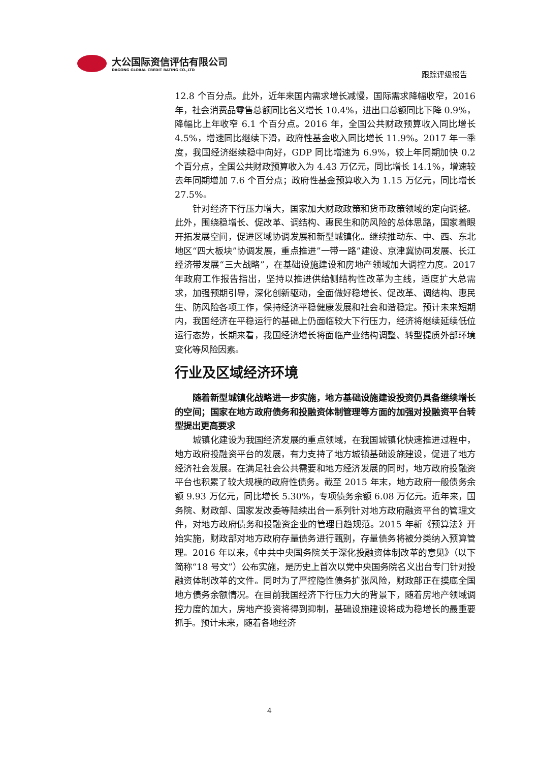大公国际资信评估有限公司
DAGONG GLOBAL CREDIT RATING CO.,LTD
跟踪评级报告
12.8 个百分点。此外，近年来国内需求增长减慢，国际需求降幅收窄，2016 年，社会消费品零售总额同比名义增长 10.4%，进出口总额同比下降 0.9%，降幅比上年收窄 6.1 个百分点。2016 年，全国公共财政预算收入同比增长 4.5%，增速同比继续下滑，政府性基金收入同比增长 11.9%。2017 年一季度，我国经济继续稳中向好，GDP 同比增速为 6.9%，较上年同期加快 0.2 个百分点，全国公共财政预算收入为 4.43 万亿元，同比增长 14.1%，增速较去年同期增加 7.6 个百分点；政府性基金预算收入为 1.15 万亿元，同比增长 27.5%。
针对经济下行压力增大，国家加大财政政策和货币政策领域的定向调整。此外，围绕稳增长、促改革、调结构、惠民生和防风险的总体思路，国家着眼开拓发展空间，促进区域协调发展和新型城镇化。继续推动东、中、西、东北地区“四大板块”协调发展，重点推进”一带一路”建设、京津冀协同发展、长江经济带发展“三大战略”，在基础设施建设和房地产领域加大调控力度。2017 年政府工作报告指出，坚持以推进供给侧结构性改革为主线，适度扩大总需求，加强预期引导，深化创新驱动，全面做好稳增长、促改革、调结构、惠民生、防风险各项工作，保持经济平稳健康发展和社会和谐稳定。预计未来短期内，我国经济在平稳运行的基础上仍面临较大下行压力，经济将继续延续低位运行态势，长期来看，我国经济增长将面临产业结构调整、转型提质外部环境变化等风险因素。
行业及区域经济环境
随着新型城镇化战略进一步实施，地方基础设施建设投资仍具备继续增长的空间；国家在地方政府债务和投融资体制管理等方面的加强对投融资平台转型提出更高要求
城镇化建设为我国经济发展的重点领域，在我国城镇化快速推进过程中，地方政府投融资平台的发展，有力支持了地方城镇基础设施建设，促进了地方经济社会发展。在满足社会公共需要和地方经济发展的同时，地方政府投融资平台也积累了较大规模的政府性债务。截至 2015 年末，地方政府一般债务余额 9.93 万亿元，同比增长 5.30%，专项债务余额 6.08 万亿元。近年来，国务院、财政部、国家发改委等陆续出台一系列针对地方政府融资平台的管理文件，对地方政府债务和投融资企业的管理日趋规范。2015 年新《预算法》开始实施，财政部对地方政府存量债务进行甄别，存量债务将被分类纳入预算管理。2016 年以来，《中共中央国务院关于深化投融资体制改革的意见》（以下简称“18 号文”）公布实施，是历史上首次以党中央国务院名义出台专门针对投融资体制改革的文件。同时为了严控隐性债务扩张风险，财政部正在摸底全国地方债务余额情况。在目前我国经济下行压力大的背景下，随着房地产领域调控力度的加大，房地产投资将得到抑制，基础设施建设将成为稳增长的最重要抓手。预计未来，随着各地经济
4